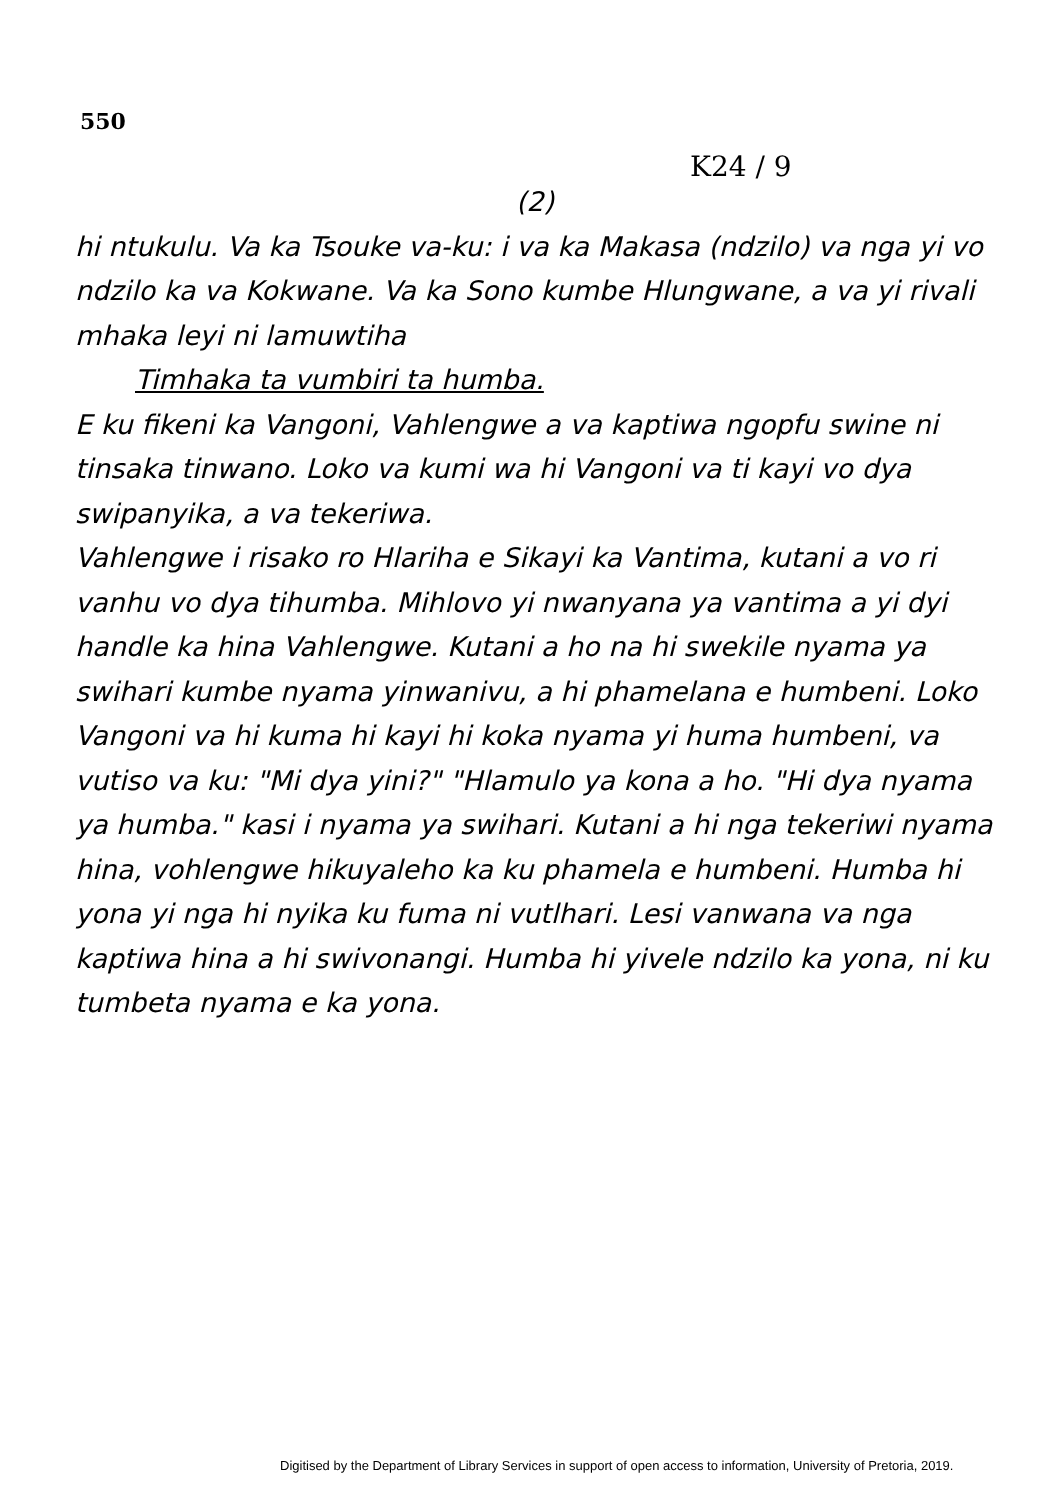550
K24 / 9
(2)
hi ntukulu. Va ka Tsouke va-ku: i va ka Makasa (ndzilo) va nga yi vo ndzilo ka va Kokwane. Va ka Sono kumbe Hlungwane, a va yi rivali mhaka leyi ni lamuwtiha
Timhaka ta vumbiri ta humba.
E ku fikeni ka Vangoni, Vahlengwe a va kaptiwa ngopfu swine ni tinsaka tinwano. Loko va kumi wa hi Vangoni va ti kayi vo dya swipanyika, a va tekeriwa.
Vahlengwe i risako ro Hlariha e Sikayi ka Vantima, kutani a vo ri vanhu vo dya tihumba. Mihlovo yi nwanyana ya vantima a yi dyi handle ka hina Vahlengwe. Kutani a ho na hi swekile nyama ya swihari kumbe nyama yinwanivu, a hi phamelana e humbeni. Loko Vangoni va hi kuma hi kayi hi koka nyama yi huma humbeni, va vutiso va ku: "Mi dya yini?" "Hlamulo ya kona a ho. "Hi dya nyama ya humba." kasi i nyama ya swihari. Kutani a hi nga tekeriwi nyama hina, vohlengwe hikuyaleho ka ku phamela e humbeni. Humba hi yona yi nga hi nyika ku fuma ni vutlhari. Lesi vanwana va nga kaptiwa hina a hi swivonangi. Humba hi yivele ndzilo ka yona, ni ku tumbeta nyama e ka yona.
Digitised by the Department of Library Services in support of open access to information, University of Pretoria, 2019.